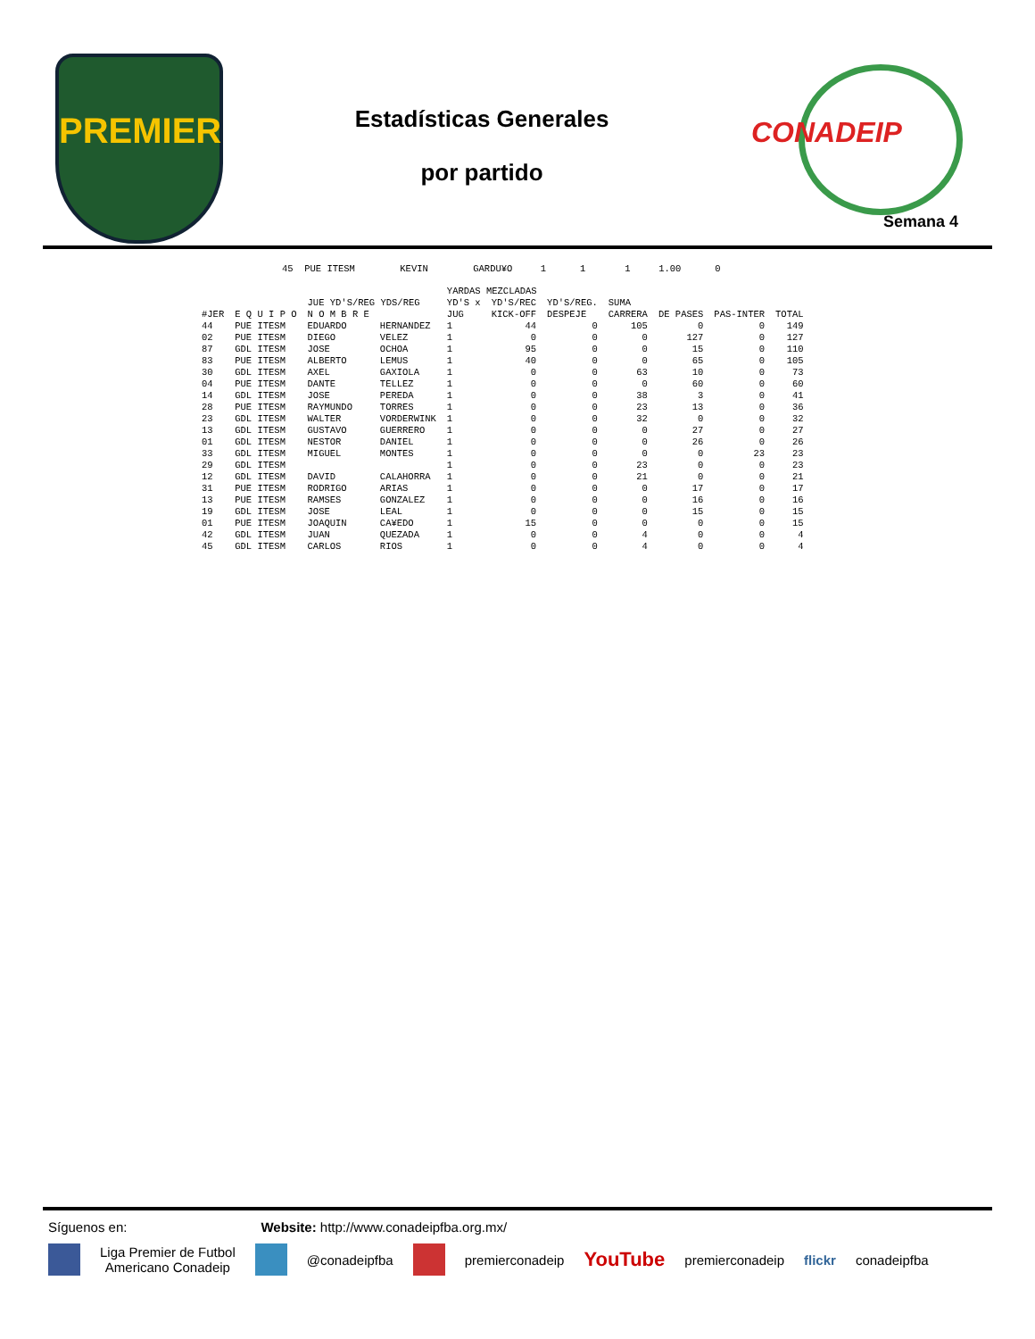PREMIER
Estadísticas Generales
por partido
CONADEIP
Semana 4
45  PUE ITESM        KEVIN        GARDU¥O     1      1       1     1.00      0
| | | | | YARDAS MEZCLADAS | | | | | | |
| --- | --- | --- | --- | --- | --- | --- | --- | --- | --- | --- |
| | | JUE YD'S/REG YDS/REG | | YD'S x | YD'S/REC | YD'S/REG. | SUMA | | | |
| #JER | E Q U I P O | N O M B R E | | JUG | KICK-OFF | DESPEJE | CARRERA | DE PASES | PAS-INTER | TOTAL |
| 44 | PUE ITESM | EDUARDO | HERNANDEZ | 1 | 44 | 0 | 105 | 0 | 0 | 149 |
| 02 | PUE ITESM | DIEGO | VELEZ | 1 | 0 | 0 | 0 | 127 | 0 | 127 |
| 87 | GDL ITESM | JOSE | OCHOA | 1 | 95 | 0 | 0 | 15 | 0 | 110 |
| 83 | PUE ITESM | ALBERTO | LEMUS | 1 | 40 | 0 | 0 | 65 | 0 | 105 |
| 30 | GDL ITESM | AXEL | GAXIOLA | 1 | 0 | 0 | 63 | 10 | 0 | 73 |
| 04 | PUE ITESM | DANTE | TELLEZ | 1 | 0 | 0 | 0 | 60 | 0 | 60 |
| 14 | GDL ITESM | JOSE | PEREDA | 1 | 0 | 0 | 38 | 3 | 0 | 41 |
| 28 | PUE ITESM | RAYMUNDO | TORRES | 1 | 0 | 0 | 23 | 13 | 0 | 36 |
| 23 | GDL ITESM | WALTER | VORDERWINK | 1 | 0 | 0 | 32 | 0 | 0 | 32 |
| 13 | GDL ITESM | GUSTAVO | GUERRERO | 1 | 0 | 0 | 0 | 27 | 0 | 27 |
| 01 | GDL ITESM | NESTOR | DANIEL | 1 | 0 | 0 | 0 | 26 | 0 | 26 |
| 33 | GDL ITESM | MIGUEL | MONTES | 1 | 0 | 0 | 0 | 0 | 23 | 23 |
| 29 | GDL ITESM | | | 1 | 0 | 0 | 23 | 0 | 0 | 23 |
| 12 | GDL ITESM | DAVID | CALAHORRA | 1 | 0 | 0 | 21 | 0 | 0 | 21 |
| 31 | PUE ITESM | RODRIGO | ARIAS | 1 | 0 | 0 | 0 | 17 | 0 | 17 |
| 13 | PUE ITESM | RAMSES | GONZALEZ | 1 | 0 | 0 | 0 | 16 | 0 | 16 |
| 19 | GDL ITESM | JOSE | LEAL | 1 | 0 | 0 | 0 | 15 | 0 | 15 |
| 01 | PUE ITESM | JOAQUIN | CA¥EDO | 1 | 15 | 0 | 0 | 0 | 0 | 15 |
| 42 | GDL ITESM | JUAN | QUEZADA | 1 | 0 | 0 | 4 | 0 | 0 | 4 |
| 45 | GDL ITESM | CARLOS | RIOS | 1 | 0 | 0 | 4 | 0 | 0 | 4 |
Síguenos en: Website: http://www.conadeipfba.org.mx/
Liga Premier de Futbol
Americano Conadeip @conadeipfba premierconadeip YouTube premierconadeip flickr conadeipfba